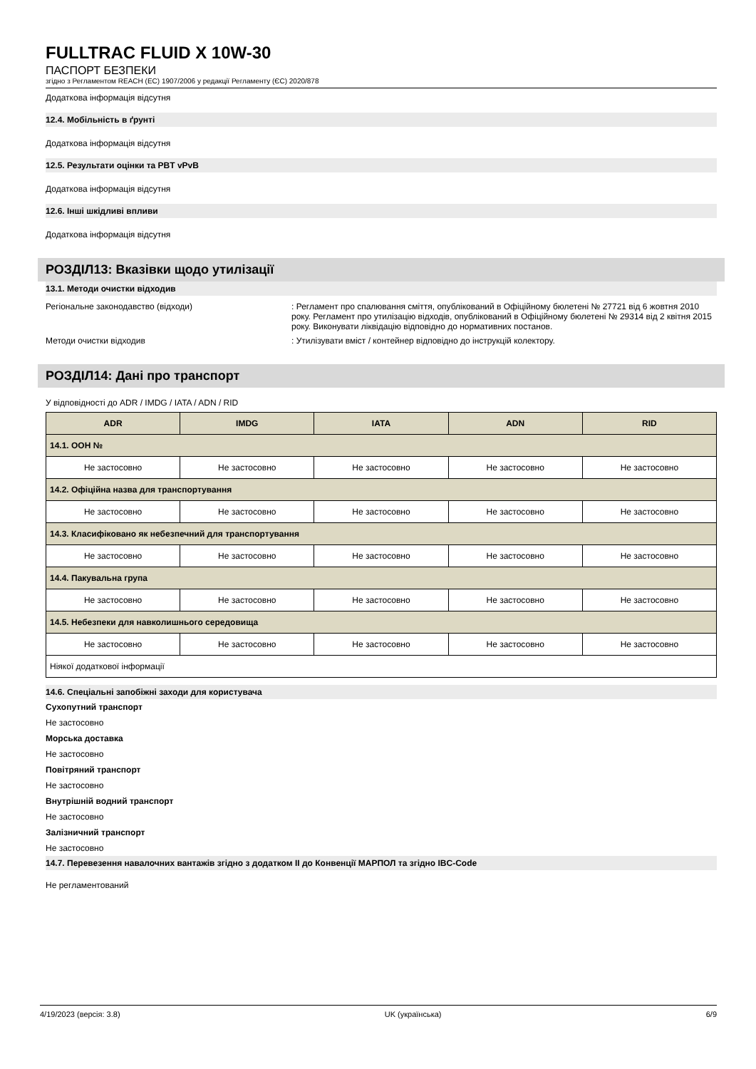FULLTRAC FLUID X 10W-30
ПАСПОРТ БЕЗПЕКИ
згідно з Регламентом REACH (ЕС) 1907/2006 у редакції Регламенту (ЄС) 2020/878
Додаткова інформація відсутня
12.4. Мобільність в ґрунті
Додаткова інформація відсутня
12.5. Результати оцінки та PBT vPvB
Додаткова інформація відсутня
12.6. Інші шкідливі впливи
Додаткова інформація відсутня
РОЗДІЛ13: Вказівки щодо утилізації
13.1. Методи очистки відходив
Регіональне законодавство (відходи) : Регламент про спалювання сміття, опублікований в Офіційному бюлетені № 27721 від 6 жовтня 2010 року. Регламент про утилізацію відходів, опублікований в Офіційному бюлетені № 29314 від 2 квітня 2015 року. Виконувати ліквідацію відповідно до нормативних постанов.
Методи очистки відходив : Утилізувати вміст / контейнер відповідно до інструкцій колектору.
РОЗДІЛ14: Дані про транспорт
У відповідності до ADR / IMDG / IATA / ADN / RID
| ADR | IMDG | IATA | ADN | RID |
| --- | --- | --- | --- | --- |
| 14.1. ООН № | | | | |
| Не застосовно | Не застосовно | Не застосовно | Не застосовно | Не застосовно |
| 14.2. Офіційна назва для транспортування | | | | |
| Не застосовно | Не застосовно | Не застосовно | Не застосовно | Не застосовно |
| 14.3. Класифіковано як небезпечний для транспортування | | | | |
| Не застосовно | Не застосовно | Не застосовно | Не застосовно | Не застосовно |
| 14.4. Пакувальна група | | | | |
| Не застосовно | Не застосовно | Не застосовно | Не застосовно | Не застосовно |
| 14.5. Небезпеки для навколишнього середовища | | | | |
| Не застосовно | Не застосовно | Не застосовно | Не застосовно | Не застосовно |
| Ніякої додаткової інформації | | | | |
14.6. Спеціальні запобіжні заходи для користувача
Сухопутний транспорт
Не застосовно
Морська доставка
Не застосовно
Повітряний транспорт
Не застосовно
Внутрішній водний транспорт
Не застосовно
Залізничний транспорт
Не застосовно
14.7. Перевезення навалочних вантажів згідно з додатком II до Конвенції МАРПОЛ та згідно IBC-Code
Не регламентований
4/19/2023 (версія: 3.8) UK (українська) 6/9